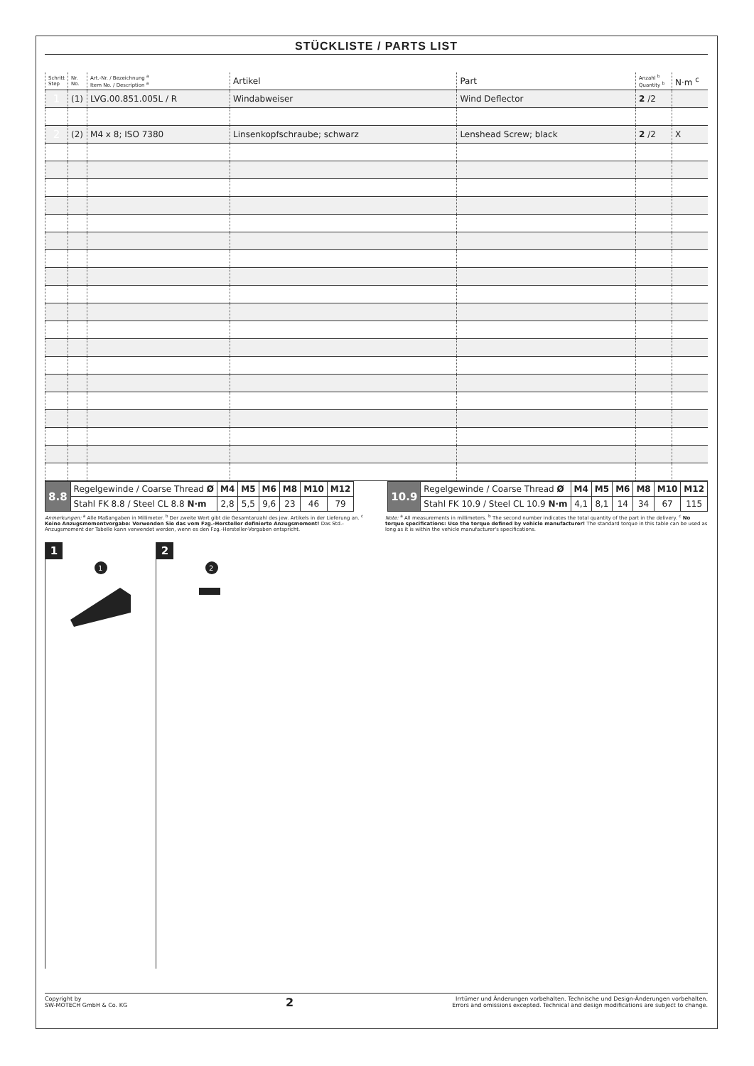STÜCKLISTE / PARTS LIST
| Schritt Step | Nr. No. | Art.-Nr. / Bezeichnung <sup>a</sup> Item No. / Description <sup>a</sup> | Artikel | Part | Anzahl <sup>b</sup> Quantity <sup>b</sup> | N·m <sup>c</sup> |
| --- | --- | --- | --- | --- | --- | --- |
| 1 | (1) | LVG.00.851.005L / R | Windabweiser | Wind Deflector | 2 /2 | |
| 2 | (2) | M4 x 8; ISO 7380 | Linsenkopfschraube; schwarz | Lenshead Screw; black | 2 /2 | X |
| 8.8 | Regelgewinde / Coarse Thread Ø | M4 | M5 | M6 | M8 | M10 | M12 |
| | Stahl FK 8.8 / Steel CL 8.8 N·m | 2,8 | 5,5 | 9,6 | 23 | 46 | 79 |
| 10.9 | Regelgewinde / Coarse Thread Ø | M4 | M5 | M6 | M8 | M10 | M12 |
| | Stahl FK 10.9 / Steel CL 10.9 N·m | 4,1 | 8,1 | 14 | 34 | 67 | 115 |
Anmerkungen: <sup>a</sup> Alle Maßangaben in Millimeter. <sup>b</sup> Der zweite Wert gibt die Gesamtanzahl des jew. Artikels in der Lieferung an. <sup>c</sup> Keine Anzugsmomentvorgabe: Verwenden Sie das vom Fzg.-Hersteller definierte Anzugsmoment! Das Std.-Anzugsmoment der Tabelle kann verwendet werden, wenn es den Fzg.-Hersteller-Vorgaben entspricht.
Note: <sup>a</sup> All measurements in millimeters. <sup>b</sup> The second number indicates the total quantity of the part in the delivery. <sup>c</sup> No torque specifications: Use the torque defined by vehicle manufacturer! The standard torque in this table can be used as long as it is within the vehicle manufacturer's specifications.
1
1
2
2
Copyright by
SW-MOTECH GmbH & Co. KG
2
Irrtümer und Änderungen vorbehalten. Technische und Design-Änderungen vorbehalten.
Errors and omissions excepted. Technical and design modifications are subject to change.